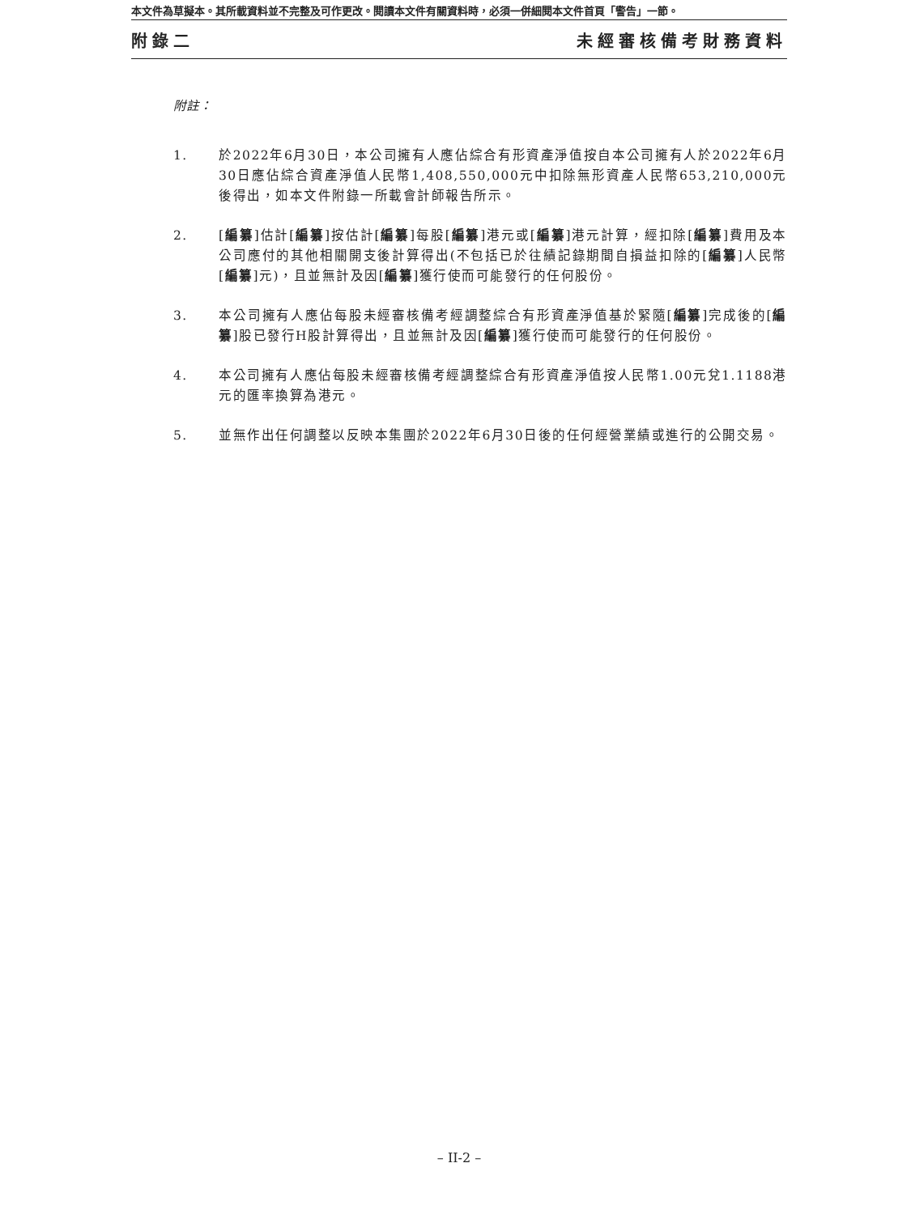本文件為草擬本。其所載資料並不完整及可作更改。閱讀本文件有關資料時，必須一併細閱本文件首頁「警告」一節。
附錄二 未經審核備考財務資料
附註：
1. 於2022年6月30日，本公司擁有人應佔綜合有形資產淨值按自本公司擁有人於2022年6月30日應佔綜合資產淨值人民幣1,408,550,000元中扣除無形資產人民幣653,210,000元後得出，如本文件附錄一所載會計師報告所示。
2. [編纂]估計[編纂]按估計[編纂]每股[編纂]港元或[編纂]港元計算，經扣除[編纂]費用及本公司應付的其他相關開支後計算得出(不包括已於往績記錄期間自損益扣除的[編纂]人民幣[編纂]元)，且並無計及因[編纂]獲行使而可能發行的任何股份。
3. 本公司擁有人應佔每股未經審核備考經調整綜合有形資產淨值基於緊隨[編纂]完成後的[編纂]股已發行H股計算得出，且並無計及因[編纂]獲行使而可能發行的任何股份。
4. 本公司擁有人應佔每股未經審核備考經調整綜合有形資產淨值按人民幣1.00元兌1.1188港元的匯率換算為港元。
5. 並無作出任何調整以反映本集團於2022年6月30日後的任何經營業績或進行的公開交易。
– II-2 –